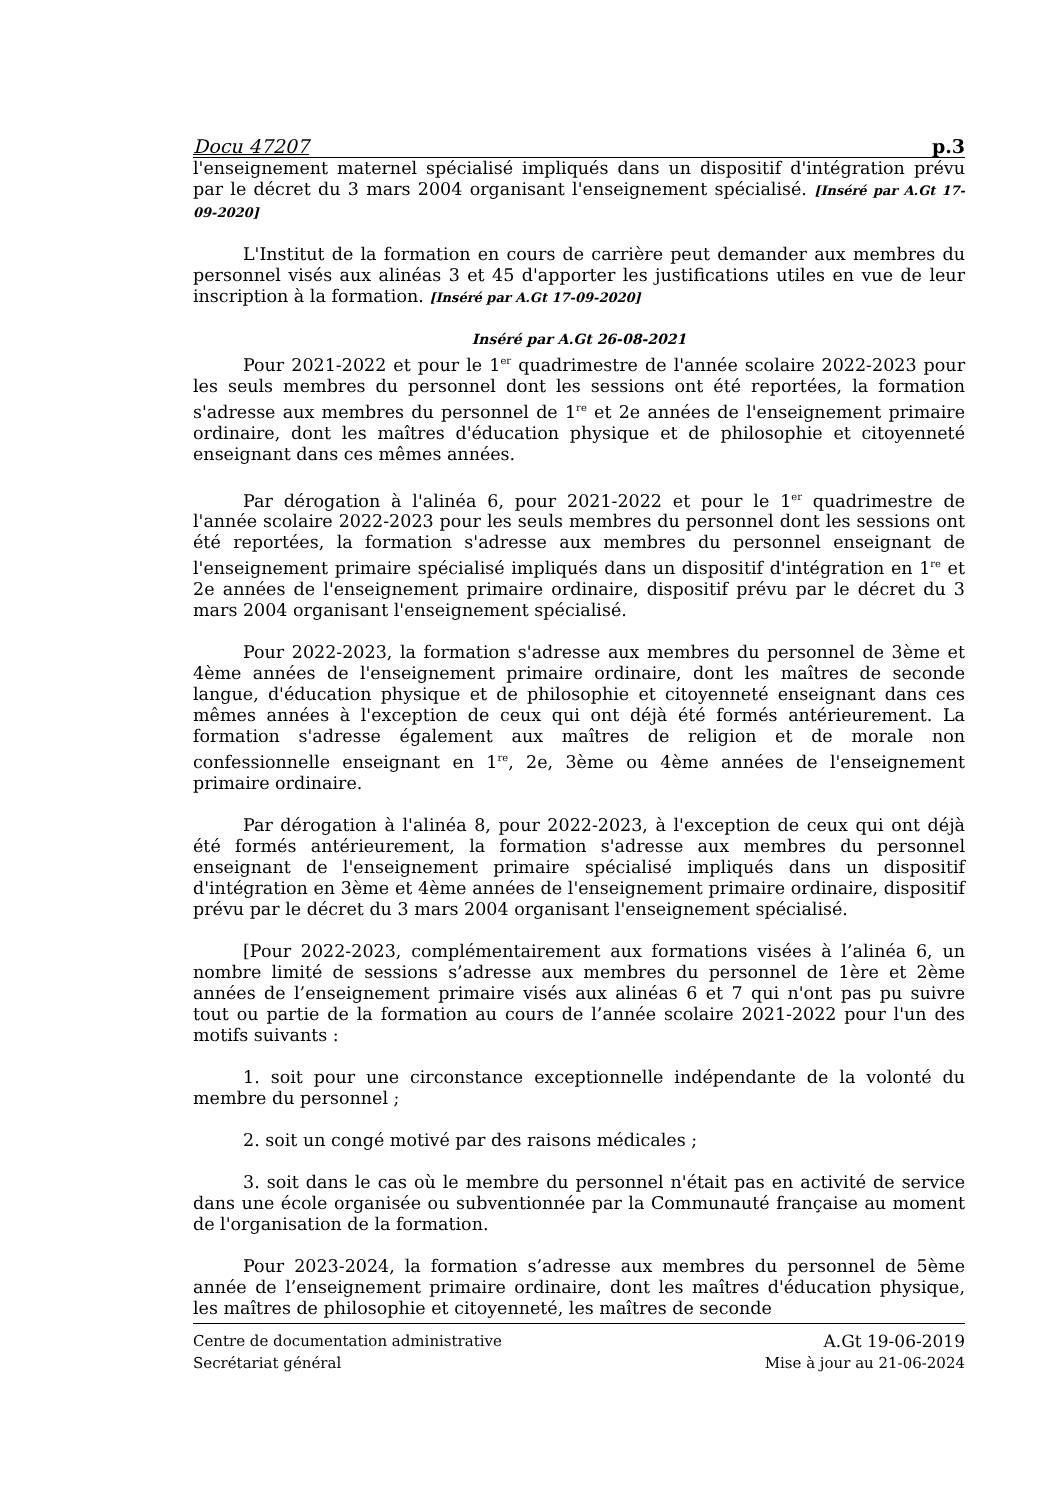Docu 47207 p.3
l'enseignement maternel spécialisé impliqués dans un dispositif d'intégration prévu par le décret du 3 mars 2004 organisant l'enseignement spécialisé. [Inséré par A.Gt 17-09-2020]
L'Institut de la formation en cours de carrière peut demander aux membres du personnel visés aux alinéas 3 et 45 d'apporter les justifications utiles en vue de leur inscription à la formation. [Inséré par A.Gt 17-09-2020]
Inséré par A.Gt 26-08-2021
Pour 2021-2022 et pour le 1<sup>er</sup> quadrimestre de l'année scolaire 2022-2023 pour les seuls membres du personnel dont les sessions ont été reportées, la formation s'adresse aux membres du personnel de 1<sup>re</sup> et 2e années de l'enseignement primaire ordinaire, dont les maîtres d'éducation physique et de philosophie et citoyenneté enseignant dans ces mêmes années.
Par dérogation à l'alinéa 6, pour 2021-2022 et pour le 1<sup>er</sup> quadrimestre de l'année scolaire 2022-2023 pour les seuls membres du personnel dont les sessions ont été reportées, la formation s'adresse aux membres du personnel enseignant de l'enseignement primaire spécialisé impliqués dans un dispositif d'intégration en 1<sup>re</sup> et 2e années de l'enseignement primaire ordinaire, dispositif prévu par le décret du 3 mars 2004 organisant l'enseignement spécialisé.
Pour 2022-2023, la formation s'adresse aux membres du personnel de 3ème et 4ème années de l'enseignement primaire ordinaire, dont les maîtres de seconde langue, d'éducation physique et de philosophie et citoyenneté enseignant dans ces mêmes années à l'exception de ceux qui ont déjà été formés antérieurement. La formation s'adresse également aux maîtres de religion et de morale non confessionnelle enseignant en 1<sup>re</sup>, 2e, 3ème ou 4ème années de l'enseignement primaire ordinaire.
Par dérogation à l'alinéa 8, pour 2022-2023, à l'exception de ceux qui ont déjà été formés antérieurement, la formation s'adresse aux membres du personnel enseignant de l'enseignement primaire spécialisé impliqués dans un dispositif d'intégration en 3ème et 4ème années de l'enseignement primaire ordinaire, dispositif prévu par le décret du 3 mars 2004 organisant l'enseignement spécialisé.
[Pour 2022-2023, complémentairement aux formations visées à l’alinéa 6, un nombre limité de sessions s’adresse aux membres du personnel de 1ère et 2ème années de l’enseignement primaire visés aux alinéas 6 et 7 qui n'ont pas pu suivre tout ou partie de la formation au cours de l’année scolaire 2021-2022 pour l'un des motifs suivants :
1. soit pour une circonstance exceptionnelle indépendante de la volonté du membre du personnel ;
2. soit un congé motivé par des raisons médicales ;
3. soit dans le cas où le membre du personnel n'était pas en activité de service dans une école organisée ou subventionnée par la Communauté française au moment de l'organisation de la formation.
Pour 2023-2024, la formation s’adresse aux membres du personnel de 5ème année de l’enseignement primaire ordinaire, dont les maîtres d'éducation physique, les maîtres de philosophie et citoyenneté, les maîtres de seconde
Centre de documentation administrative A.Gt 19-06-2019
Secrétariat général Mise à jour au 21-06-2024